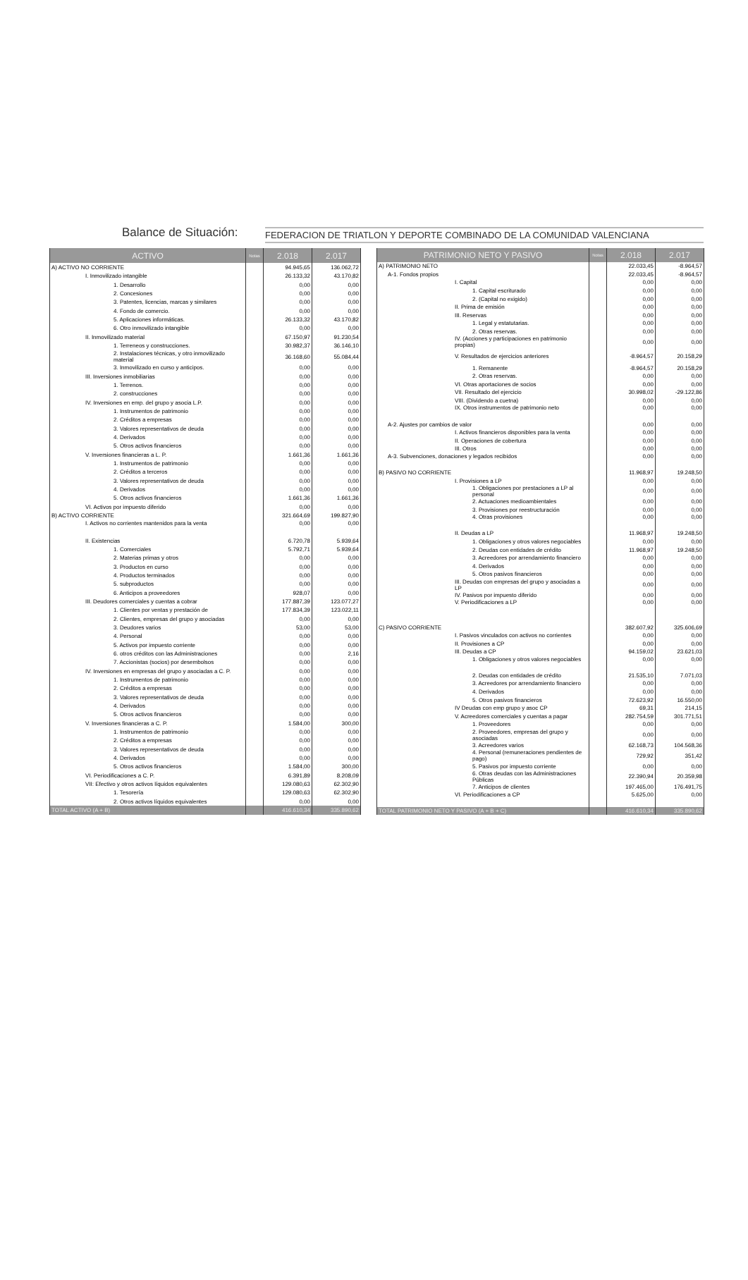Balance de Situación: FEDERACION DE TRIATLON Y DEPORTE COMBINADO DE LA COMUNIDAD VALENCIANA
| ACTIVO | Notas | 2.018 | 2.017 |
| --- | --- | --- | --- |
| A) ACTIVO NO CORRIENTE | | 94.945,65 | 136.062,72 |
| I. Inmovilizado intangible | | 26.133,32 | 43.170,82 |
| 1. Desarrollo | | 0,00 | 0,00 |
| 2. Concesiones | | 0,00 | 0,00 |
| 3. Patentes, licencias, marcas y similares | | 0,00 | 0,00 |
| 4. Fondo de comercio. | | 0,00 | 0,00 |
| 5. Aplicaciones informáticas. | | 26.133,32 | 43.170,82 |
| 6. Otro inmovilizado intangible | | 0,00 | 0,00 |
| II. Inmovilizado material | | 67.150,97 | 91.230,54 |
| 1. Terreneos y construcciones. | | 30.982,37 | 36.146,10 |
| 2. Instalaciones técnicas, y otro inmovilizado material | | 36.168,60 | 55.084,44 |
| 3. Inmovilizado en curso y anticipos. | | 0,00 | 0,00 |
| III. Inversiones inmobiliarias | | 0,00 | 0,00 |
| 1. Terrenos. | | 0,00 | 0,00 |
| 2. construcciones | | 0,00 | 0,00 |
| IV. Inversiones en emp. del grupo y asocia L.P. | | 0,00 | 0,00 |
| 1. Instrumentos de patrimonio | | 0,00 | 0,00 |
| 2. Créditos a empresas | | 0,00 | 0,00 |
| 3. Valores representativos de deuda | | 0,00 | 0,00 |
| 4. Derivados | | 0,00 | 0,00 |
| 5. Otros activos financieros | | 0,00 | 0,00 |
| V. Inversiones financieras a L. P. | | 1.661,36 | 1.661,36 |
| 1. Instrumentos de patrimonio | | 0,00 | 0,00 |
| 2. Créditos a terceros | | 0,00 | 0,00 |
| 3. Valores representativos de deuda | | 0,00 | 0,00 |
| 4. Derivados | | 0,00 | 0,00 |
| 5. Otros activos financieros | | 1.661,36 | 1.661,36 |
| VI. Activos por impuesto diferido | | 0,00 | 0,00 |
| B) ACTIVO CORRIENTE | | 321.664,69 | 199.827,90 |
| I. Activos no corrientes mantenidos para la venta | | 0,00 | 0,00 |
| II. Existencias | | 6.720,78 | 5.939,64 |
| 1. Comerciales | | 5.792,71 | 5.939,64 |
| 2. Materias primas y otros | | 0,00 | 0,00 |
| 3. Productos en curso | | 0,00 | 0,00 |
| 4. Productos terminados | | 0,00 | 0,00 |
| 5. subproductos | | 0,00 | 0,00 |
| 6. Anticipos a proveedores | | 928,07 | 0,00 |
| III. Deudores comerciales y cuentas a cobrar | | 177.887,39 | 123.077,27 |
| 1. Clientes por ventas y prestación de | | 177.834,39 | 123.022,11 |
| 2. Clientes, empresas del grupo y asociadas | | 0,00 | 0,00 |
| 3. Deudores varios | | 53,00 | 53,00 |
| 4. Personal | | 0,00 | 0,00 |
| 5. Activos por impuesto corriente | | 0,00 | 0,00 |
| 6. otros créditos con las Administraciones | | 0,00 | 2,16 |
| 7. Accionistas (socios) por desembolsos | | 0,00 | 0,00 |
| IV. Inversiones en empresas del grupo y asociadas a C. P. | | 0,00 | 0,00 |
| 1. Instrumentos de patrimonio | | 0,00 | 0,00 |
| 2. Créditos a empresas | | 0,00 | 0,00 |
| 3. Valores representativos de deuda | | 0,00 | 0,00 |
| 4. Derivados | | 0,00 | 0,00 |
| 5. Otros activos financieros | | 0,00 | 0,00 |
| V. Inversiones financieras a C. P. | | 1.584,00 | 300,00 |
| 1. Instrumentos de patrimonio | | 0,00 | 0,00 |
| 2. Créditos a empresas | | 0,00 | 0,00 |
| 3. Valores representativos de deuda | | 0,00 | 0,00 |
| 4. Derivados | | 0,00 | 0,00 |
| 5. Otros activos financieros | | 1.584,00 | 300,00 |
| VI. Periodificaciones a C. P. | | 6.391,89 | 8.208,09 |
| VII: Efectivo y otros activos líquidos equivalentes | | 129.080,63 | 62.302,90 |
| 1. Tesorería | | 129.080,63 | 62.302,90 |
| 2. Otros activos líquidos equivalentes | | 0,00 | 0,00 |
| TOTAL ACTIVO (A + B) | | 416.610,34 | 335.890,62 |
| PATRIMONIO NETO Y PASIVO | Notas | 2.018 | 2.017 |
| --- | --- | --- | --- |
| A) PATRIMONIO NETO | | 22.033,45 | -8.964,57 |
| A-1. Fondos propios | | 22.033,45 | -8.964,57 |
| I. Capital | | 0,00 | 0,00 |
| 1. Capital escriturado | | 0,00 | 0,00 |
| 2. (Capital no exigido) | | 0,00 | 0,00 |
| II. Prima de emisión | | 0,00 | 0,00 |
| III. Reservas | | 0,00 | 0,00 |
| 1. Legal y estatutarias. | | 0,00 | 0,00 |
| 2. Otras reservas. | | 0,00 | 0,00 |
| IV. (Acciones y participaciones en patrimonio propias) | | 0,00 | 0,00 |
| V. Resultados de ejercicios anteriores | | -8.964,57 | 20.158,29 |
| 1. Remanente | | -8.964,57 | 20.158,29 |
| 2. Otras reservas. | | 0,00 | 0,00 |
| VI. Otras aportaciones de socios | | 0,00 | 0,00 |
| VII. Resultado del ejercicio | | 30.998,02 | -29.122,86 |
| VIII. (Dividendo a cuetna) | | 0,00 | 0,00 |
| IX. Otros instrumentos de patrimonio neto | | 0,00 | 0,00 |
| A-2. Ajustes por cambios de valor | | 0,00 | 0,00 |
| I. Activos financieros disponibles para la venta | | 0,00 | 0,00 |
| II. Operaciones de cobertura | | 0,00 | 0,00 |
| III. Otros | | 0,00 | 0,00 |
| A-3. Subvenciones, donaciones y legados recibidos | | 0,00 | 0,00 |
| B) PASIVO NO CORRIENTE | | 11.968,97 | 19.248,50 |
| I. Provisiones a LP | | 0,00 | 0,00 |
| 1. Obligaciones por prestaciones a LP al personal | | 0,00 | 0,00 |
| 2. Actuaciones medioambientales | | 0,00 | 0,00 |
| 3. Provisiones por reestructuración | | 0,00 | 0,00 |
| 4. Otras provisiones | | 0,00 | 0,00 |
| II. Deudas a LP | | 11.968,97 | 19.248,50 |
| 1. Obligaciones y otros valores negociables | | 0,00 | 0,00 |
| 2. Deudas con entidades de crédito | | 11.968,97 | 19.248,50 |
| 3. Acreedores por arrendamiento financiero | | 0,00 | 0,00 |
| 4. Derivados | | 0,00 | 0,00 |
| 5. Otros pasivos financieros | | 0,00 | 0,00 |
| III. Deudas con empresas del grupo y asociadas a LP | | 0,00 | 0,00 |
| IV. Pasivos por impuesto diferido | | 0,00 | 0,00 |
| V. Periodificaciones a LP | | 0,00 | 0,00 |
| C) PASIVO CORRIENTE | | 382.607,92 | 325.606,69 |
| I. Pasivos vinculados con activos no corrientes | | 0,00 | 0,00 |
| II. Provisiones a CP | | 0,00 | 0,00 |
| III. Deudas a CP | | 94.159,02 | 23.621,03 |
| 1. Obligaciones y otros valores negociables | | 0,00 | 0,00 |
| 2. Deudas con entidades de crédito | | 21.535,10 | 7.071,03 |
| 3. Acreedores por arrendamiento financiero | | 0,00 | 0,00 |
| 4. Derivados | | 0,00 | 0,00 |
| 5. Otros pasivos financieros | | 72.623,92 | 16.550,00 |
| IV Deudas con emp grupo y asoc CP | | 69,31 | 214,15 |
| V. Acreedores comerciales y cuentas a pagar | | 282.754,59 | 301.771,51 |
| 1. Proveedores | | 0,00 | 0,00 |
| 2. Proveedores, empresas del grupo y asociadas | | 0,00 | 0,00 |
| 3. Acreedores varios | | 62.168,73 | 104.568,36 |
| 4. Personal (remuneraciones pendientes de pago) | | 729,92 | 351,42 |
| 5. Pasivos por impuesto corriente | | 0,00 | 0,00 |
| 6. Otras deudas con las Administraciones Públicas | | 22.390,94 | 20.359,98 |
| 7. Anticipos de clientes | | 197.465,00 | 176.491,75 |
| VI. Periodificaciones a CP | | 5.625,00 | 0,00 |
| TOTAL PATRIMONIO NETO Y PASIVO (A + B + C) | | 416.610,34 | 335.890,62 |